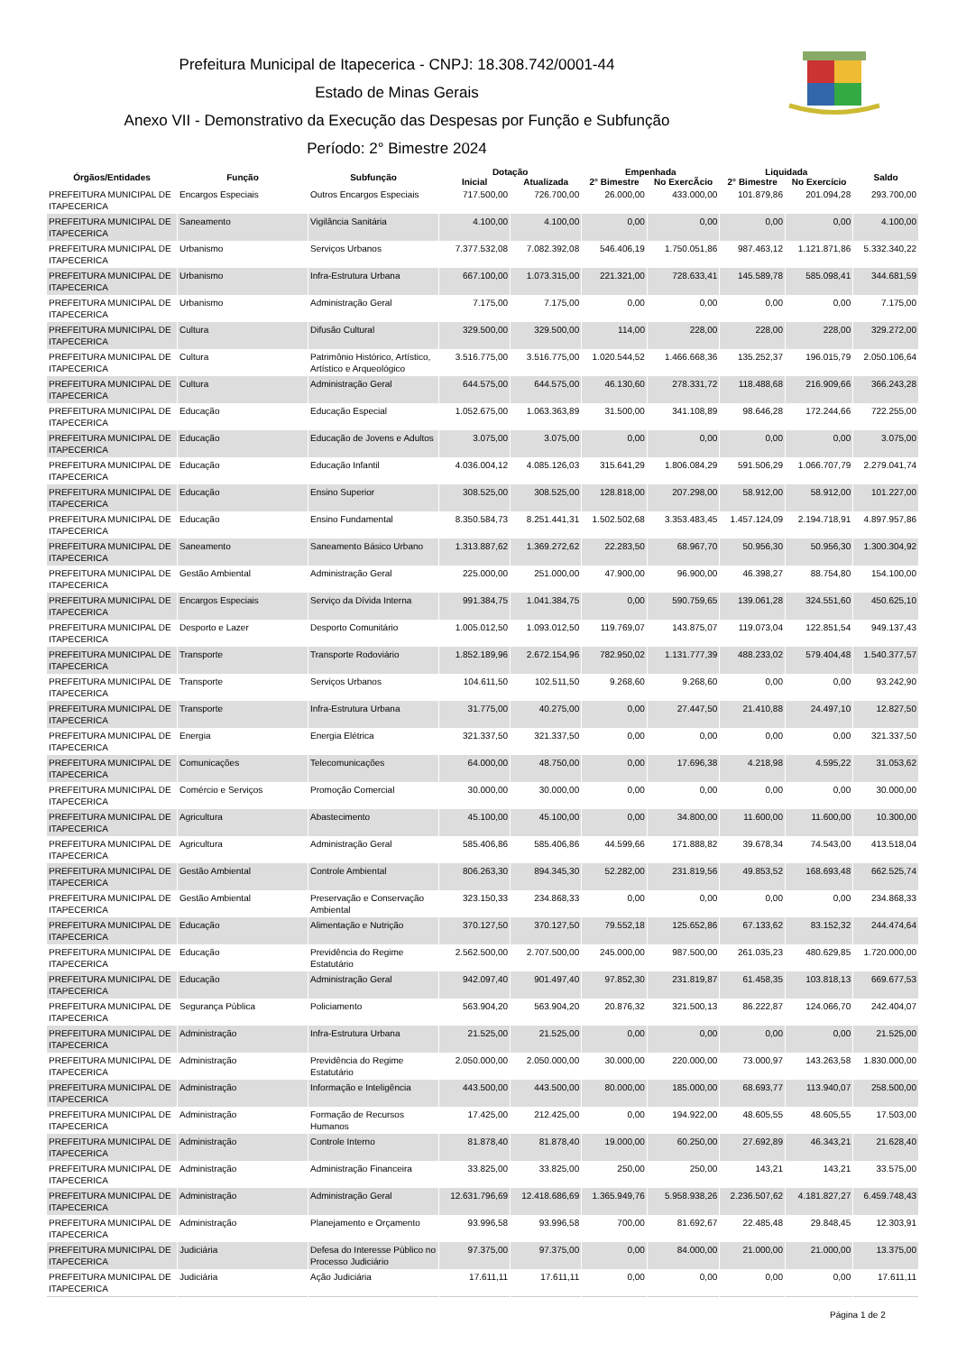Prefeitura Municipal de Itapecerica - CNPJ: 18.308.742/0001-44
Estado de Minas Gerais
Anexo VII - Demonstrativo da Execução das Despesas por Função e Subfunção
Período: 2° Bimestre 2024
| Órgãos/Entidades | Função | Subfunção | Dotação | | Empenhada | | Liquidada | | Saldo |
| --- | --- | --- | --- | --- | --- | --- | --- | --- | --- |
| | | | Inicial | Atualizada | 2° Bimestre | No ExercÃcio | 2° Bimestre | No Exercício | |
| PREFEITURA MUNICIPAL DE ITAPECERICA | Encargos Especiais | Outros Encargos Especiais | 717.500,00 | 726.700,00 | 26.000,00 | 433.000,00 | 101.879,86 | 201.094,28 | 293.700,00 |
| PREFEITURA MUNICIPAL DE ITAPECERICA | Saneamento | Vigilância Sanitária | 4.100,00 | 4.100,00 | 0,00 | 0,00 | 0,00 | 0,00 | 4.100,00 |
| PREFEITURA MUNICIPAL DE ITAPECERICA | Urbanismo | Serviços Urbanos | 7.377.532,08 | 7.082.392,08 | 546.406,19 | 1.750.051,86 | 987.463,12 | 1.121.871,86 | 5.332.340,22 |
| PREFEITURA MUNICIPAL DE ITAPECERICA | Urbanismo | Infra-Estrutura Urbana | 667.100,00 | 1.073.315,00 | 221.321,00 | 728.633,41 | 145.589,78 | 585.098,41 | 344.681,59 |
| PREFEITURA MUNICIPAL DE ITAPECERICA | Urbanismo | Administração Geral | 7.175,00 | 7.175,00 | 0,00 | 0,00 | 0,00 | 0,00 | 7.175,00 |
| PREFEITURA MUNICIPAL DE ITAPECERICA | Cultura | Difusão Cultural | 329.500,00 | 329.500,00 | 114,00 | 228,00 | 228,00 | 228,00 | 329.272,00 |
| PREFEITURA MUNICIPAL DE ITAPECERICA | Cultura | Patrimônio Histórico, Artístico, Artístico e Arqueológico | 3.516.775,00 | 3.516.775,00 | 1.020.544,52 | 1.466.668,36 | 135.252,37 | 196.015,79 | 2.050.106,64 |
| PREFEITURA MUNICIPAL DE ITAPECERICA | Cultura | Administração Geral | 644.575,00 | 644.575,00 | 46.130,60 | 278.331,72 | 118.488,68 | 216.909,66 | 366.243,28 |
| PREFEITURA MUNICIPAL DE ITAPECERICA | Educação | Educação Especial | 1.052.675,00 | 1.063.363,89 | 31.500,00 | 341.108,89 | 98.646,28 | 172.244,66 | 722.255,00 |
| PREFEITURA MUNICIPAL DE ITAPECERICA | Educação | Educação de Jovens e Adultos | 3.075,00 | 3.075,00 | 0,00 | 0,00 | 0,00 | 0,00 | 3.075,00 |
| PREFEITURA MUNICIPAL DE ITAPECERICA | Educação | Educação Infantil | 4.036.004,12 | 4.085.126,03 | 315.641,29 | 1.806.084,29 | 591.506,29 | 1.066.707,79 | 2.279.041,74 |
| PREFEITURA MUNICIPAL DE ITAPECERICA | Educação | Ensino Superior | 308.525,00 | 308.525,00 | 128.818,00 | 207.298,00 | 58.912,00 | 58.912,00 | 101.227,00 |
| PREFEITURA MUNICIPAL DE ITAPECERICA | Educação | Ensino Fundamental | 8.350.584,73 | 8.251.441,31 | 1.502.502,68 | 3.353.483,45 | 1.457.124,09 | 2.194.718,91 | 4.897.957,86 |
| PREFEITURA MUNICIPAL DE ITAPECERICA | Saneamento | Saneamento Básico Urbano | 1.313.887,62 | 1.369.272,62 | 22.283,50 | 68.967,70 | 50.956,30 | 50.956,30 | 1.300.304,92 |
| PREFEITURA MUNICIPAL DE ITAPECERICA | Gestão Ambiental | Administração Geral | 225.000,00 | 251.000,00 | 47.900,00 | 96.900,00 | 46.398,27 | 88.754,80 | 154.100,00 |
| PREFEITURA MUNICIPAL DE ITAPECERICA | Encargos Especiais | Serviço da Dívida Interna | 991.384,75 | 1.041.384,75 | 0,00 | 590.759,65 | 139.061,28 | 324.551,60 | 450.625,10 |
| PREFEITURA MUNICIPAL DE ITAPECERICA | Desporto e Lazer | Desporto Comunitário | 1.005.012,50 | 1.093.012,50 | 119.769,07 | 143.875,07 | 119.073,04 | 122.851,54 | 949.137,43 |
| PREFEITURA MUNICIPAL DE ITAPECERICA | Transporte | Transporte Rodoviário | 1.852.189,96 | 2.672.154,96 | 782.950,02 | 1.131.777,39 | 488.233,02 | 579.404,48 | 1.540.377,57 |
| PREFEITURA MUNICIPAL DE ITAPECERICA | Transporte | Serviços Urbanos | 104.611,50 | 102.511,50 | 9.268,60 | 9.268,60 | 0,00 | 0,00 | 93.242,90 |
| PREFEITURA MUNICIPAL DE ITAPECERICA | Transporte | Infra-Estrutura Urbana | 31.775,00 | 40.275,00 | 0,00 | 27.447,50 | 21.410,88 | 24.497,10 | 12.827,50 |
| PREFEITURA MUNICIPAL DE ITAPECERICA | Energia | Energia Elétrica | 321.337,50 | 321.337,50 | 0,00 | 0,00 | 0,00 | 0,00 | 321.337,50 |
| PREFEITURA MUNICIPAL DE ITAPECERICA | Comunicações | Telecomunicações | 64.000,00 | 48.750,00 | 0,00 | 17.696,38 | 4.218,98 | 4.595,22 | 31.053,62 |
| PREFEITURA MUNICIPAL DE ITAPECERICA | Comércio e Serviços | Promoção Comercial | 30.000,00 | 30.000,00 | 0,00 | 0,00 | 0,00 | 0,00 | 30.000,00 |
| PREFEITURA MUNICIPAL DE ITAPECERICA | Agricultura | Abastecimento | 45.100,00 | 45.100,00 | 0,00 | 34.800,00 | 11.600,00 | 11.600,00 | 10.300,00 |
| PREFEITURA MUNICIPAL DE ITAPECERICA | Agricultura | Administração Geral | 585.406,86 | 585.406,86 | 44.599,66 | 171.888,82 | 39.678,34 | 74.543,00 | 413.518,04 |
| PREFEITURA MUNICIPAL DE ITAPECERICA | Gestão Ambiental | Controle Ambiental | 806.263,30 | 894.345,30 | 52.282,00 | 231.819,56 | 49.853,52 | 168.693,48 | 662.525,74 |
| PREFEITURA MUNICIPAL DE ITAPECERICA | Gestão Ambiental | Preservação e Conservação Ambiental | 323.150,33 | 234.868,33 | 0,00 | 0,00 | 0,00 | 0,00 | 234.868,33 |
| PREFEITURA MUNICIPAL DE ITAPECERICA | Educação | Alimentação e Nutrição | 370.127,50 | 370.127,50 | 79.552,18 | 125.652,86 | 67.133,62 | 83.152,32 | 244.474,64 |
| PREFEITURA MUNICIPAL DE ITAPECERICA | Educação | Previdência do Regime Estatutário | 2.562.500,00 | 2.707.500,00 | 245.000,00 | 987.500,00 | 261.035,23 | 480.629,85 | 1.720.000,00 |
| PREFEITURA MUNICIPAL DE ITAPECERICA | Educação | Administração Geral | 942.097,40 | 901.497,40 | 97.852,30 | 231.819,87 | 61.458,35 | 103.818,13 | 669.677,53 |
| PREFEITURA MUNICIPAL DE ITAPECERICA | Segurança Pública | Policiamento | 563.904,20 | 563.904,20 | 20.876,32 | 321.500,13 | 86.222,87 | 124.066,70 | 242.404,07 |
| PREFEITURA MUNICIPAL DE ITAPECERICA | Administração | Infra-Estrutura Urbana | 21.525,00 | 21.525,00 | 0,00 | 0,00 | 0,00 | 0,00 | 21.525,00 |
| PREFEITURA MUNICIPAL DE ITAPECERICA | Administração | Previdência do Regime Estatutário | 2.050.000,00 | 2.050.000,00 | 30.000,00 | 220.000,00 | 73.000,97 | 143.263,58 | 1.830.000,00 |
| PREFEITURA MUNICIPAL DE ITAPECERICA | Administração | Informação e Inteligência | 443.500,00 | 443.500,00 | 80.000,00 | 185.000,00 | 68.693,77 | 113.940,07 | 258.500,00 |
| PREFEITURA MUNICIPAL DE ITAPECERICA | Administração | Formação de Recursos Humanos | 17.425,00 | 212.425,00 | 0,00 | 194.922,00 | 48.605,55 | 48.605,55 | 17.503,00 |
| PREFEITURA MUNICIPAL DE ITAPECERICA | Administração | Controle Interno | 81.878,40 | 81.878,40 | 19.000,00 | 60.250,00 | 27.692,89 | 46.343,21 | 21.628,40 |
| PREFEITURA MUNICIPAL DE ITAPECERICA | Administração | Administração Financeira | 33.825,00 | 33.825,00 | 250,00 | 250,00 | 143,21 | 143,21 | 33.575,00 |
| PREFEITURA MUNICIPAL DE ITAPECERICA | Administração | Administração Geral | 12.631.796,69 | 12.418.686,69 | 1.365.949,76 | 5.958.938,26 | 2.236.507,62 | 4.181.827,27 | 6.459.748,43 |
| PREFEITURA MUNICIPAL DE ITAPECERICA | Administração | Planejamento e Orçamento | 93.996,58 | 93.996,58 | 700,00 | 81.692,67 | 22.485,48 | 29.848,45 | 12.303,91 |
| PREFEITURA MUNICIPAL DE ITAPECERICA | Judiciária | Defesa do Interesse Público no Processo Judiciário | 97.375,00 | 97.375,00 | 0,00 | 84.000,00 | 21.000,00 | 21.000,00 | 13.375,00 |
| PREFEITURA MUNICIPAL DE ITAPECERICA | Judiciária | Ação Judiciária | 17.611,11 | 17.611,11 | 0,00 | 0,00 | 0,00 | 0,00 | 17.611,11 |
Página 1 de 2